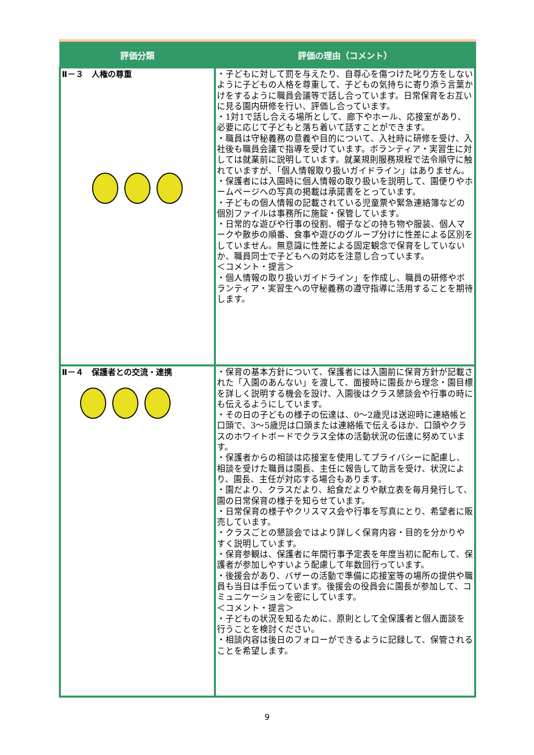| 評価分類 | 評価の理由（コメント） |
| --- | --- |
| Ⅱ－３ 人権の尊重 | ・子どもに対して罰を与えたり、自尊心を傷つけた叱り方をしないように子どもの人格を尊重して、子どもの気持ちに寄り添う言葉かけをするように職員会議等で話し合っています。日常保育をお互いに見る園内研修を行い、評価し合っています。 ・1対1で話し合える場所として、廊下やホール、応接室があり、必要に応じて子どもと落ち着いて話すことができます。 ・職員は守秘義務の意義や目的について、入社時に研修を受け、入社後も職員会議で指導を受けています。ボランティア・実習生に対しては就業前に説明しています。就業規則服務規程で法令順守に触れていますが、「個人情報取り扱いガイドライン」はありません。 ・保護者には入園時に個人情報の取り扱いを説明して、園便りやホームページへの写真の掲載は承諾書をとっています。 ・子どもの個人情報の記載されている児童票や緊急連絡簿などの個別ファイルは事務所に施錠・保管しています。 ・日常的な遊びや行事の役割、帽子などの持ち物や服装、個人マークや散歩の順番、食事や遊びのグループ分けに性差による区別をしていません。無意識に性差による固定観念で保育をしていないか、職員同士で子どもへの対応を注意し合っています。 ＜コメント・提言＞ ・個人情報の取り扱いガイドライン」を作成し、職員の研修やボランティア・実習生への守秘義務の遵守指導に活用することを期待します。 |
| Ⅱ－４ 保護者との交流・連携 | ・保育の基本方針について、保護者には入園前に保育方針が記載された「入園のあんない」を渡して、面接時に園長から理念・園目標を詳しく説明する機会を設け、入園後はクラス懇談会や行事の時にも伝えるようにしています。 ・その日の子どもの様子の伝達は、0～2歳児は送迎時に連絡帳と口頭で、3～5歳児は口頭または連絡帳で伝えるほか、口頭やクラスのホワイトボードでクラス全体の活動状況の伝達に努めています。 ・保護者からの相談は応接室を使用してプライバシーに配慮し、相談を受けた職員は園長、主任に報告して助言を受け、状況により、園長、主任が対応する場合もあります。 ・園だより、クラスだより、給食だよりや献立表を毎月発行して、園の日常保育の様子を知らせています。 ・日常保育の様子やクリスマス会や行事を写真にとり、希望者に販売しています。 ・クラスごとの懇談会ではより詳しく保育内容・目的を分かりやすく説明しています。 ・保育参観は、保護者に年間行事予定表を年度当初に配布して、保護者が参加しやすいよう配慮して年数回行っています。 ・後援会があり、バザーの活動で準備に応接室等の場所の提供や職員も当日は手伝っています。後援会の役員会に園長が参加して、コミュニケーションを密にしています。 ＜コメント・提言＞ ・子どもの状況を知るために、原則として全保護者と個人面談を行うことを検討ください。 ・相談内容は後日のフォローができるように記録して、保管されることを希望します。 |
9